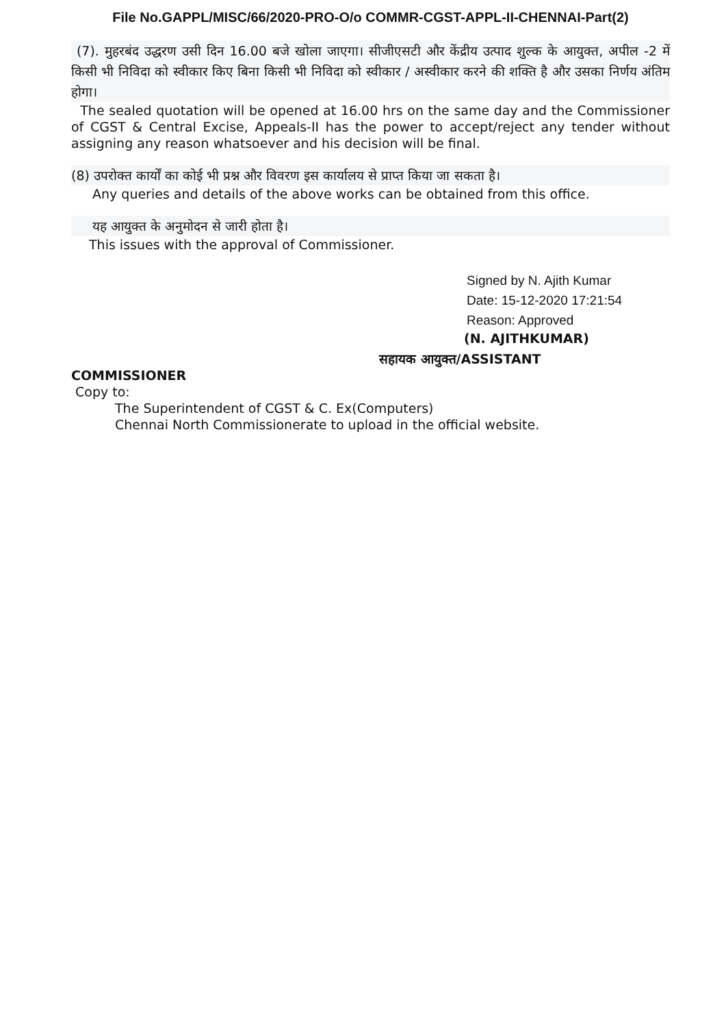File No.GAPPL/MISC/66/2020-PRO-O/o COMMR-CGST-APPL-II-CHENNAI-Part(2)
(7). मुहरबंद उद्धरण उसी दिन 16.00 बजे खोला जाएगा। सीजीएसटी और केंद्रीय उत्पाद शुल्क के आयुक्त, अपील -2 में किसी भी निविदा को स्वीकार किए बिना किसी भी निविदा को स्वीकार / अस्वीकार करने की शक्ति है और उसका निर्णय अंतिम होगा।
The sealed quotation will be opened at 16.00 hrs on the same day and the Commissioner of CGST & Central Excise, Appeals-II has the power to accept/reject any tender without assigning any reason whatsoever and his decision will be final.
(8) उपरोक्त कार्यों का कोई भी प्रश्न और विवरण इस कार्यालय से प्राप्त किया जा सकता है।
Any queries and details of the above works can be obtained from this office.
यह आयुक्त के अनुमोदन से जारी होता है।
This issues with the approval of Commissioner.
Signed by N. Ajith Kumar
Date: 15-12-2020 17:21:54
Reason: Approved
(N. AJITHKUMAR)
सहायक आयुक्त/ASSISTANT
COMMISSIONER
Copy to:
The Superintendent of CGST & C. Ex(Computers)
Chennai North Commissionerate to upload in the official website.